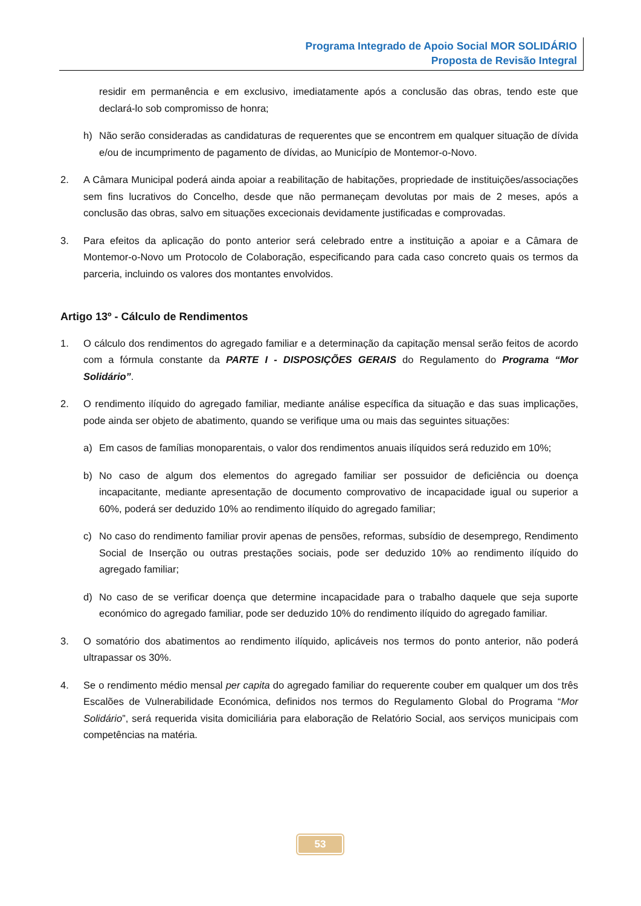Programa Integrado de Apoio Social MOR SOLIDÁRIO
Proposta de Revisão Integral
residir em permanência e em exclusivo, imediatamente após a conclusão das obras, tendo este que declará-lo sob compromisso de honra;
h) Não serão consideradas as candidaturas de requerentes que se encontrem em qualquer situação de dívida e/ou de incumprimento de pagamento de dívidas, ao Município de Montemor-o-Novo.
2. A Câmara Municipal poderá ainda apoiar a reabilitação de habitações, propriedade de instituições/associações sem fins lucrativos do Concelho, desde que não permaneçam devolutas por mais de 2 meses, após a conclusão das obras, salvo em situações excecionais devidamente justificadas e comprovadas.
3. Para efeitos da aplicação do ponto anterior será celebrado entre a instituição a apoiar e a Câmara de Montemor-o-Novo um Protocolo de Colaboração, especificando para cada caso concreto quais os termos da parceria, incluindo os valores dos montantes envolvidos.
Artigo 13º - Cálculo de Rendimentos
1. O cálculo dos rendimentos do agregado familiar e a determinação da capitação mensal serão feitos de acordo com a fórmula constante da PARTE I - DISPOSIÇÕES GERAIS do Regulamento do Programa “Mor Solidário”.
2. O rendimento ilíquido do agregado familiar, mediante análise específica da situação e das suas implicações, pode ainda ser objeto de abatimento, quando se verifique uma ou mais das seguintes situações:
a) Em casos de famílias monoparentais, o valor dos rendimentos anuais ilíquidos será reduzido em 10%;
b) No caso de algum dos elementos do agregado familiar ser possuidor de deficiência ou doença incapacitante, mediante apresentação de documento comprovativo de incapacidade igual ou superior a 60%, poderá ser deduzido 10% ao rendimento ilíquido do agregado familiar;
c) No caso do rendimento familiar provir apenas de pensões, reformas, subsídio de desemprego, Rendimento Social de Inserção ou outras prestações sociais, pode ser deduzido 10% ao rendimento ilíquido do agregado familiar;
d) No caso de se verificar doença que determine incapacidade para o trabalho daquele que seja suporte económico do agregado familiar, pode ser deduzido 10% do rendimento ilíquido do agregado familiar.
3. O somatório dos abatimentos ao rendimento ilíquido, aplicáveis nos termos do ponto anterior, não poderá ultrapassar os 30%.
4. Se o rendimento médio mensal per capita do agregado familiar do requerente couber em qualquer um dos três Escalões de Vulnerabilidade Económica, definidos nos termos do Regulamento Global do Programa “Mor Solidário”, será requerida visita domiciliária para elaboração de Relatório Social, aos serviços municipais com competências na matéria.
53